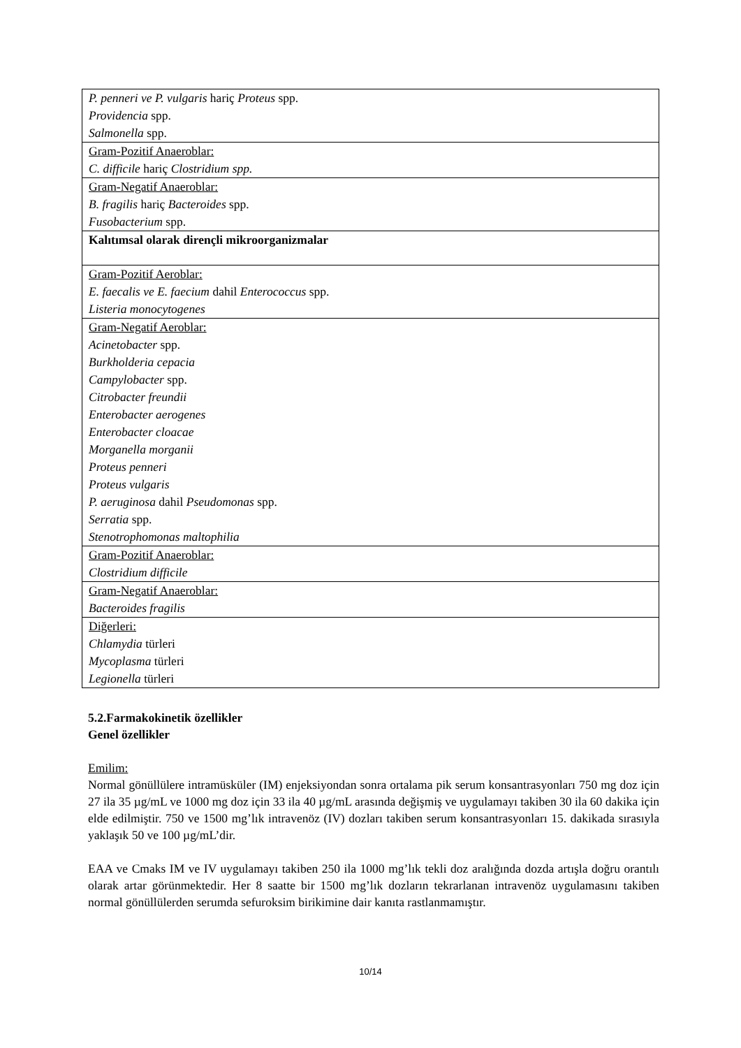| P. penneri ve P. vulgaris hariç Proteus spp. Providencia spp. Salmonella spp. |
| Gram-Pozitif Anaeroblar: C. difficile hariç Clostridium spp. |
| Gram-Negatif Anaeroblar: B. fragilis hariç Bacteroides spp. Fusobacterium spp. |
| Kalıtımsal olarak dirençli mikroorganizmalar |
| Gram-Pozitif Aeroblar: E. faecalis ve E. faecium dahil Enterococcus spp. Listeria monocytogenes |
| Gram-Negatif Aeroblar: Acinetobacter spp. Burkholderia cepacia Campylobacter spp. Citrobacter freundii Enterobacter aerogenes Enterobacter cloacae Morganella morganii Proteus penneri Proteus vulgaris P. aeruginosa dahil Pseudomonas spp. Serratia spp. Stenotrophomonas maltophilia |
| Gram-Pozitif Anaeroblar: Clostridium difficile |
| Gram-Negatif Anaeroblar: Bacteroides fragilis |
| Diğerleri: Chlamydia türleri Mycoplasma türleri Legionella türleri |
5.2.Farmakokinetik özellikler
Genel özellikler
Emilim:
Normal gönüllülere intramüsküler (IM) enjeksiyondan sonra ortalama pik serum konsantrasyonları 750 mg doz için 27 ila 35 µg/mL ve 1000 mg doz için 33 ila 40 µg/mL arasında değişmiş ve uygulamayı takiben 30 ila 60 dakika için elde edilmiştir. 750 ve 1500 mg’lık intravenöz (IV) dozları takiben serum konsantrasyonları 15. dakikada sırasıyla yaklaşık 50 ve 100 µg/mL’dir.
EAA ve Cmaks IM ve IV uygulamayı takiben 250 ila 1000 mg’lık tekli doz aralığında dozda artışla doğru orantılı olarak artar görünmektedir. Her 8 saatte bir 1500 mg’lık dozların tekrarlanan intravenöz uygulamasını takiben normal gönüllülerden serumda sefuroksim birikimine dair kanıta rastlanmamıştır.
10/14